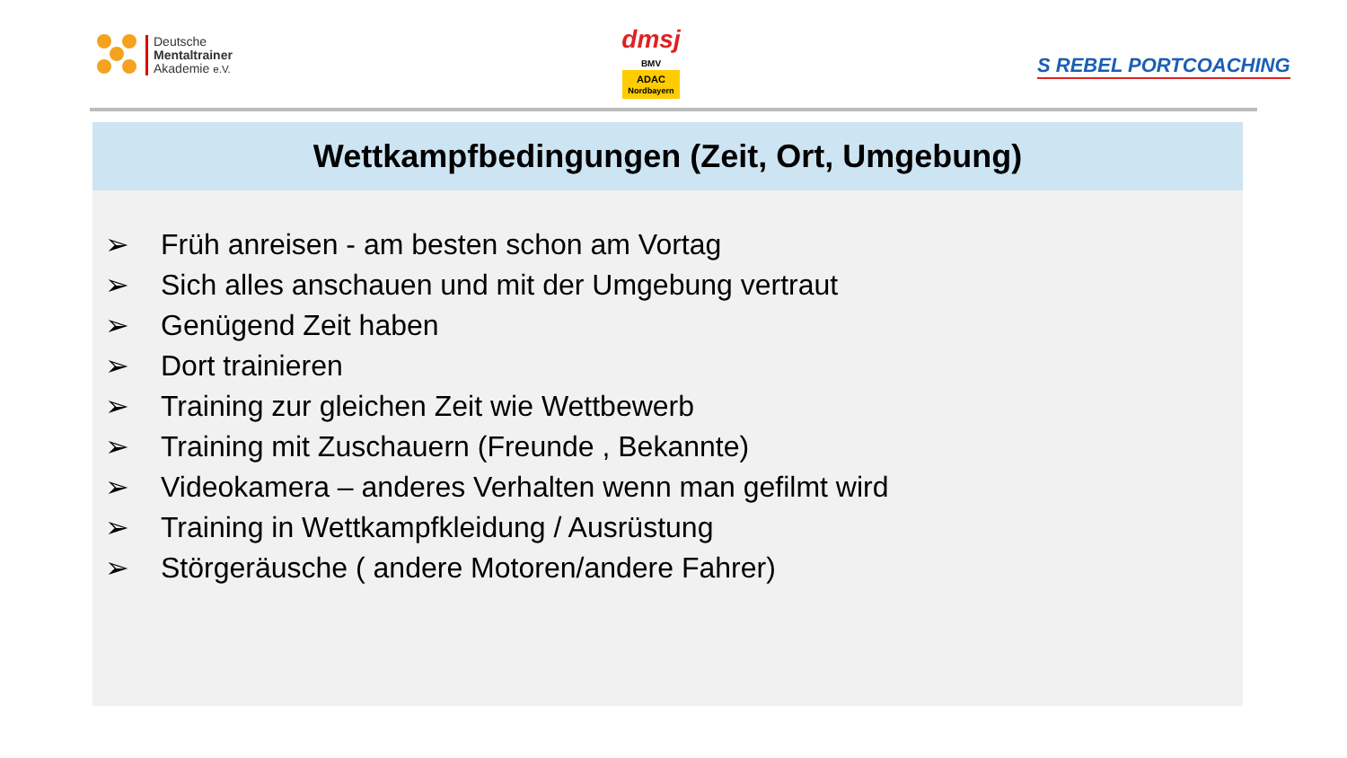Deutsche
Mentaltrainer
Akademie e.V.
dmsj
BMV ADAC
Nordbayern
S REBEL PORTCOACHING
Wettkampfbedingungen (Zeit, Ort, Umgebung)
➢ Früh anreisen - am besten schon am Vortag
➢ Sich alles anschauen und mit der Umgebung vertraut
➢ Genügend Zeit haben
➢ Dort trainieren
➢ Training zur gleichen Zeit wie Wettbewerb
➢ Training mit Zuschauern (Freunde , Bekannte)
➢ Videokamera – anderes Verhalten wenn man gefilmt wird
➢ Training in Wettkampfkleidung / Ausrüstung
➢ Störgeräusche ( andere Motoren/andere Fahrer)